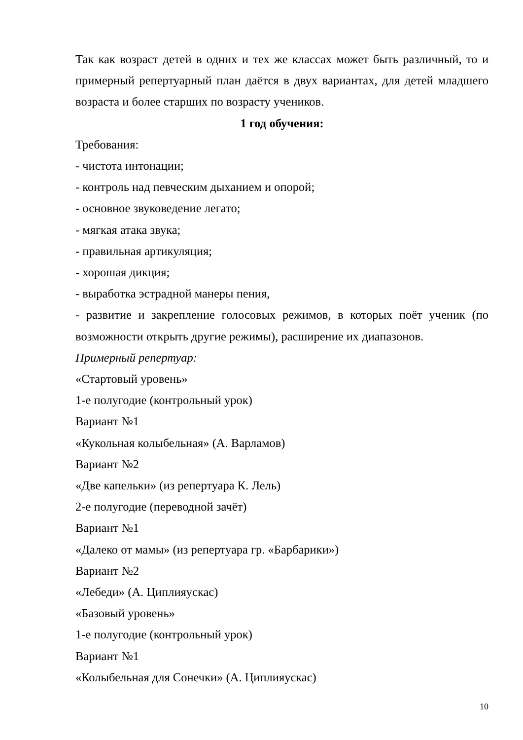Так как возраст детей в одних и тех же классах может быть различный, то и примерный репертуарный план даётся в двух вариантах, для детей младшего возраста и более старших по возрасту учеников.
1 год обучения:
Требования:
- чистота интонации;
- контроль над певческим дыханием и опорой;
- основное звуковедение легато;
- мягкая атака звука;
- правильная артикуляция;
- хорошая дикция;
- выработка эстрадной манеры пения,
- развитие и закрепление голосовых режимов, в которых поёт ученик (по возможности открыть другие режимы), расширение их диапазонов.
Примерный репертуар:
«Стартовый уровень»
1-е полугодие (контрольный урок)
Вариант №1
«Кукольная колыбельная» (А. Варламов)
Вариант №2
«Две капельки» (из репертуара К. Лель)
2-е полугодие (переводной зачёт)
Вариант №1
«Далеко от мамы» (из репертуара гр. «Барбарики»)
Вариант №2
«Лебеди» (А. Циплияускас)
«Базовый уровень»
1-е полугодие (контрольный урок)
Вариант №1
«Колыбельная для Сонечки» (А. Циплияускас)
10